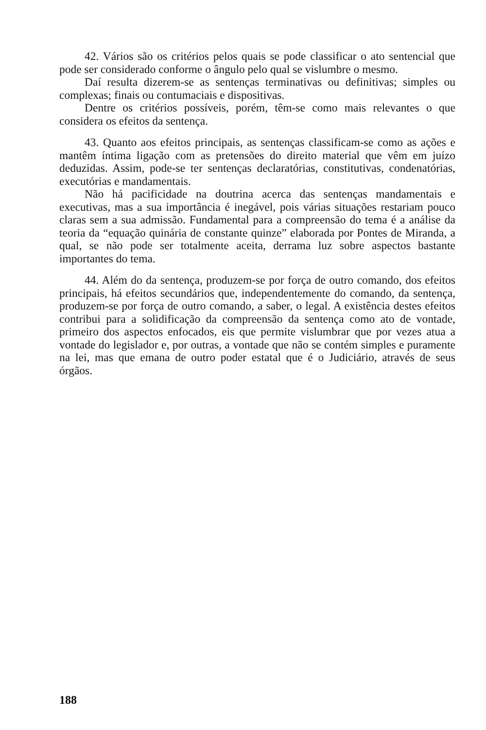42. Vários são os critérios pelos quais se pode classificar o ato sentencial que pode ser considerado conforme o ângulo pelo qual se vislumbre o mesmo.
Daí resulta dizerem-se as sentenças terminativas ou definitivas; simples ou complexas; finais ou contumaciais e dispositivas.
Dentre os critérios possíveis, porém, têm-se como mais relevantes o que considera os efeitos da sentença.
43. Quanto aos efeitos principais, as sentenças classificam-se como as ações e mantêm íntima ligação com as pretensões do direito material que vêm em juízo deduzidas. Assim, pode-se ter sentenças declaratórias, constitutivas, condenatórias, executórias e mandamentais.
Não há pacificidade na doutrina acerca das sentenças mandamentais e executivas, mas a sua importância é inegável, pois várias situações restariam pouco claras sem a sua admissão. Fundamental para a compreensão do tema é a análise da teoria da “equação quinária de constante quinze” elaborada por Pontes de Miranda, a qual, se não pode ser totalmente aceita, derrama luz sobre aspectos bastante importantes do tema.
44. Além do da sentença, produzem-se por força de outro comando, dos efeitos principais, há efeitos secundários que, independentemente do comando, da sentença, produzem-se por força de outro comando, a saber, o legal. A existência destes efeitos contribui para a solidificação da compreensão da sentença como ato de vontade, primeiro dos aspectos enfocados, eis que permite vislumbrar que por vezes atua a vontade do legislador e, por outras, a vontade que não se contém simples e puramente na lei, mas que emana de outro poder estatal que é o Judiciário, através de seus órgãos.
188